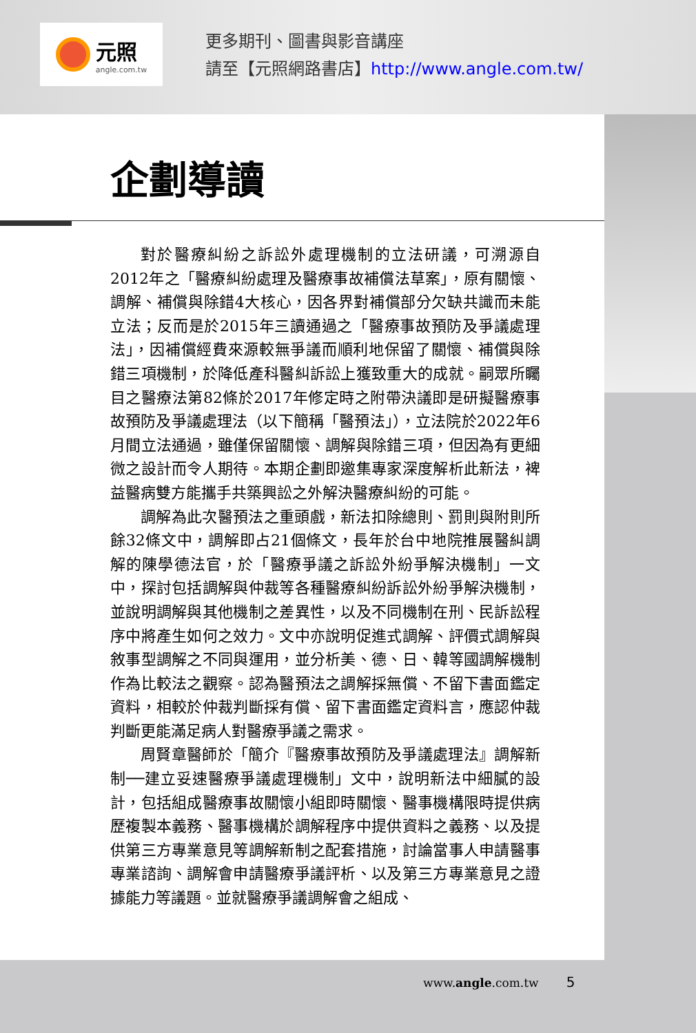元照
angle.com.tw
更多期刊、圖書與影音講座
請至【元照網路書店】http://www.angle.com.tw/
企劃導讀
對於醫療糾紛之訴訟外處理機制的立法研議，可溯源自2012年之「醫療糾紛處理及醫療事故補償法草案」，原有關懷、調解、補償與除錯4大核心，因各界對補償部分欠缺共識而未能立法；反而是於2015年三讀通過之「醫療事故預防及爭議處理法」，因補償經費來源較無爭議而順利地保留了關懷、補償與除錯三項機制，於降低產科醫糾訴訟上獲致重大的成就。嗣眾所矚目之醫療法第82條於2017年修定時之附帶決議即是研擬醫療事故預防及爭議處理法（以下簡稱「醫預法」），立法院於2022年6月間立法通過，雖僅保留關懷、調解與除錯三項，但因為有更細微之設計而令人期待。本期企劃即邀集專家深度解析此新法，裨益醫病雙方能攜手共築興訟之外解決醫療糾紛的可能。
調解為此次醫預法之重頭戲，新法扣除總則、罰則與附則所餘32條文中，調解即占21個條文，長年於台中地院推展醫糾調解的陳學德法官，於「醫療爭議之訴訟外紛爭解決機制」一文中，探討包括調解與仲裁等各種醫療糾紛訴訟外紛爭解決機制，並說明調解與其他機制之差異性，以及不同機制在刑、民訴訟程序中將產生如何之效力。文中亦說明促進式調解、評價式調解與敘事型調解之不同與運用，並分析美、德、日、韓等國調解機制作為比較法之觀察。認為醫預法之調解採無償、不留下書面鑑定資料，相較於仲裁判斷採有償、留下書面鑑定資料言，應認仲裁判斷更能滿足病人對醫療爭議之需求。
周賢章醫師於「簡介『醫療事故預防及爭議處理法』調解新制──建立妥速醫療爭議處理機制」文中，說明新法中細膩的設計，包括組成醫療事故關懷小組即時關懷、醫事機構限時提供病歷複製本義務、醫事機構於調解程序中提供資料之義務、以及提供第三方專業意見等調解新制之配套措施，討論當事人申請醫事專業諮詢、調解會申請醫療爭議評析、以及第三方專業意見之證據能力等議題。並就醫療爭議調解會之組成、
www.angle.com.tw 5